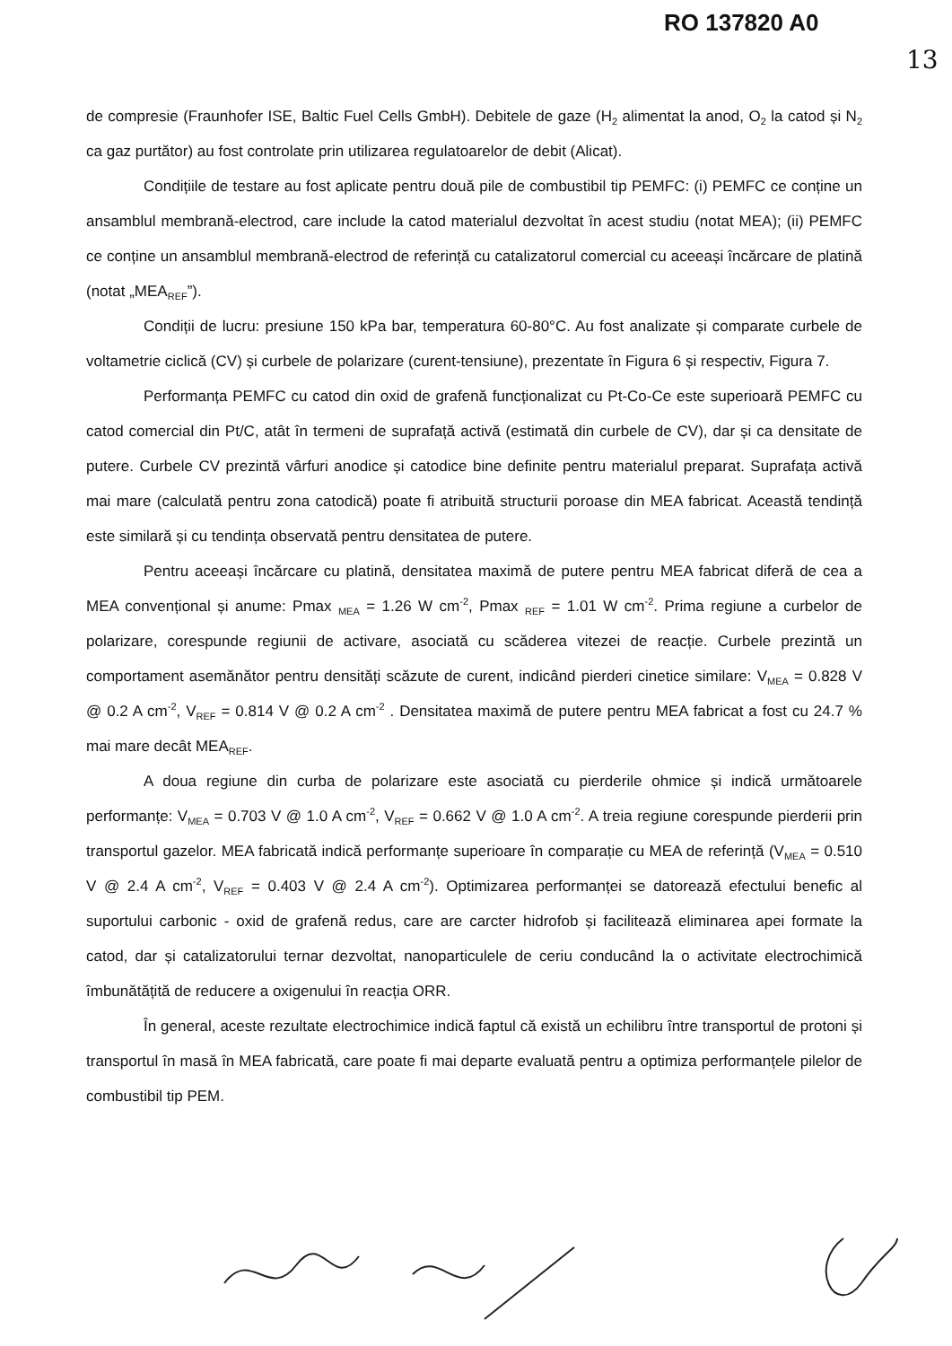RO 137820 A0
13
de compresie (Fraunhofer ISE, Baltic Fuel Cells GmbH). Debitele de gaze (H<sub>2</sub> alimentat la anod, O<sub>2</sub> la catod și N<sub>2</sub> ca gaz purtător) au fost controlate prin utilizarea regulatoarelor de debit (Alicat).
Condițiile de testare au fost aplicate pentru două pile de combustibil tip PEMFC: (i) PEMFC ce conține un ansamblul membrană-electrod, care include la catod materialul dezvoltat în acest studiu (notat MEA); (ii) PEMFC ce conține un ansamblul membrană-electrod de referință cu catalizatorul comercial cu aceeași încărcare de platină (notat „MEA<sub>REF</sub>”).
Condiții de lucru: presiune 150 kPa bar, temperatura 60-80°C. Au fost analizate și comparate curbele de voltametrie ciclică (CV) și curbele de polarizare (curent-tensiune), prezentate în Figura 6 și respectiv, Figura 7.
Performanța PEMFC cu catod din oxid de grafenă funcționalizat cu Pt-Co-Ce este superioară PEMFC cu catod comercial din Pt/C, atât în termeni de suprafață activă (estimată din curbele de CV), dar și ca densitate de putere. Curbele CV prezintă vârfuri anodice și catodice bine definite pentru materialul preparat. Suprafața activă mai mare (calculată pentru zona catodică) poate fi atribuită structurii poroase din MEA fabricat. Această tendință este similară și cu tendința observată pentru densitatea de putere.
Pentru aceeași încărcare cu platină, densitatea maximă de putere pentru MEA fabricat diferă de cea a MEA convențional și anume: Pmax <sub>MEA</sub> = 1.26 W cm<sup>-2</sup>, Pmax <sub>REF</sub> = 1.01 W cm<sup>-2</sup>. Prima regiune a curbelor de polarizare, corespunde regiunii de activare, asociată cu scăderea vitezei de reacție. Curbele prezintă un comportament asemănător pentru densități scăzute de curent, indicând pierderi cinetice similare: V<sub>MEA</sub> = 0.828 V @ 0.2 A cm<sup>-2</sup>, V<sub>REF</sub> = 0.814 V @ 0.2 A cm<sup>-2</sup> . Densitatea maximă de putere pentru MEA fabricat a fost cu 24.7 % mai mare decât MEA<sub>REF</sub>.
A doua regiune din curba de polarizare este asociată cu pierderile ohmice și indică următoarele performanțe: V<sub>MEA</sub> = 0.703 V @ 1.0 A cm<sup>-2</sup>, V<sub>REF</sub> = 0.662 V @ 1.0 A cm<sup>-2</sup>. A treia regiune corespunde pierderii prin transportul gazelor. MEA fabricată indică performanțe superioare în comparație cu MEA de referință (V<sub>MEA</sub> = 0.510 V @ 2.4 A cm<sup>-2</sup>, V<sub>REF</sub> = 0.403 V @ 2.4 A cm<sup>-2</sup>). Optimizarea performanței se datorează efectului benefic al suportului carbonic - oxid de grafenă redus, care are carcter hidrofob și facilitează eliminarea apei formate la catod, dar și catalizatorului ternar dezvoltat, nanoparticulele de ceriu conducând la o activitate electrochimică îmbunătățită de reducere a oxigenului în reacția ORR.
În general, aceste rezultate electrochimice indică faptul că există un echilibru între transportul de protoni și transportul în masă în MEA fabricată, care poate fi mai departe evaluată pentru a optimiza performanțele pilelor de combustibil tip PEM.